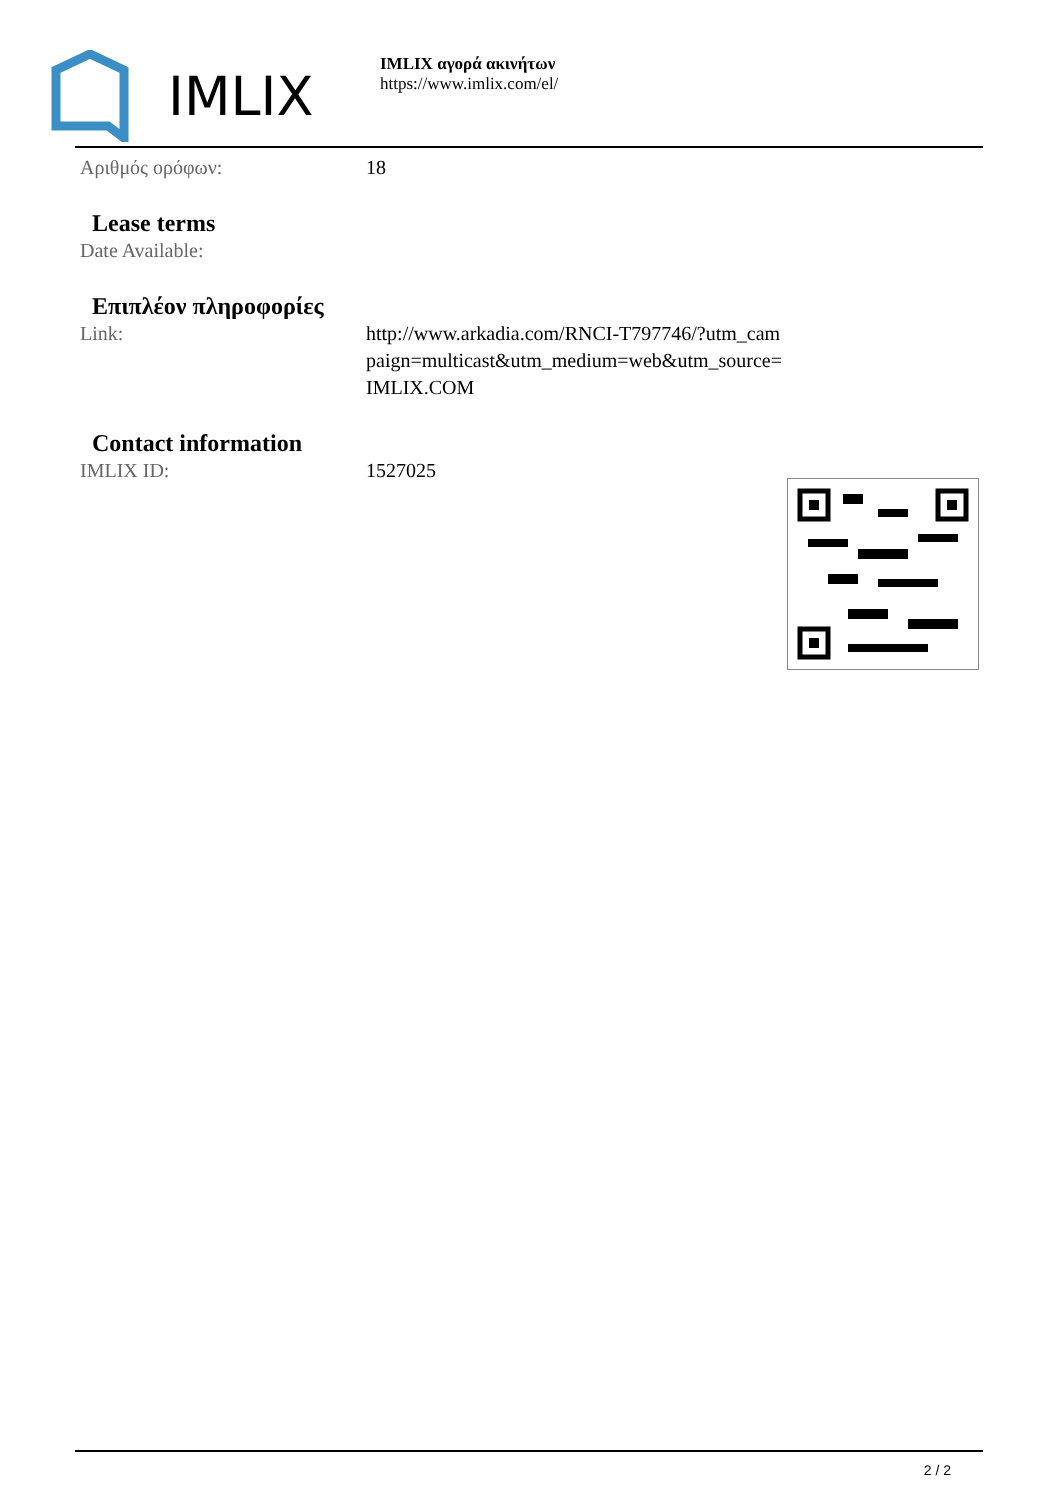IMLIX
IMLIX αγορά ακινήτων
https://www.imlix.com/el/
Αριθμός ορόφων: 18
Lease terms
Date Available:
Επιπλέον πληροφορίες
Link: http://www.arkadia.com/RNCI-T797746/?utm_cam paign=multicast&utm_medium=web&utm_source= IMLIX.COM
Contact information
IMLIX ID: 1527025
2 / 2